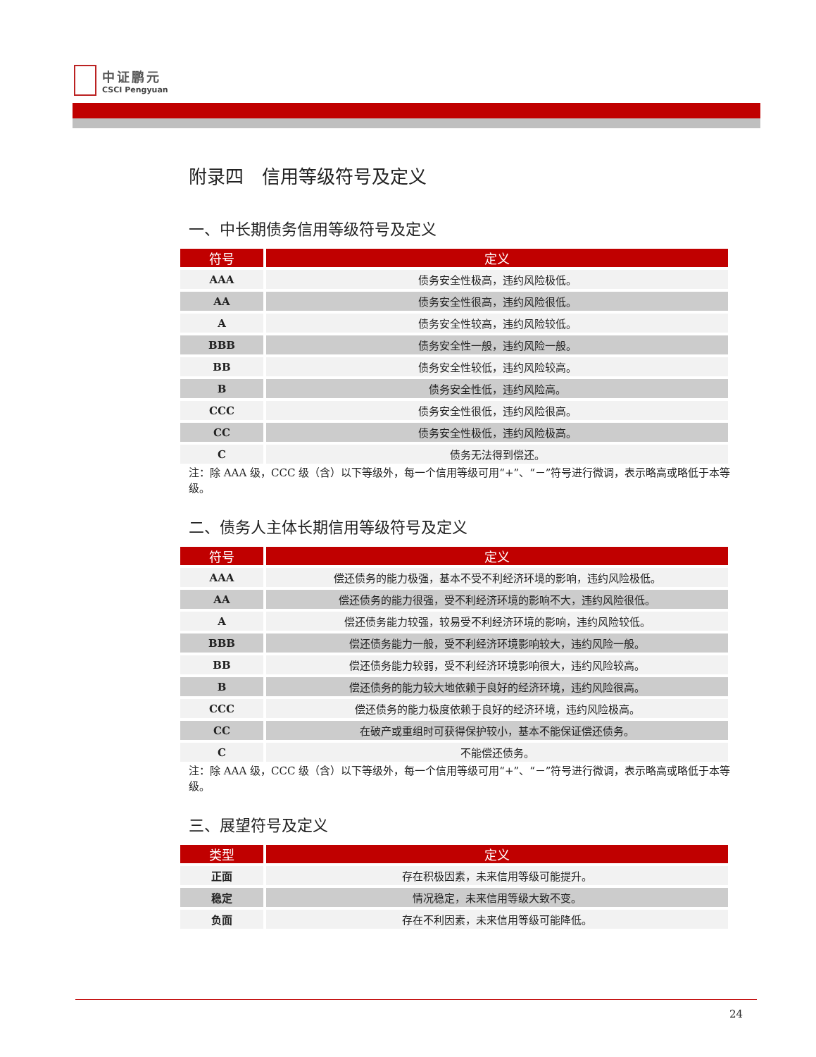中证鹏元
CSCI Pengyuan
附录四　信用等级符号及定义
一、中长期债务信用等级符号及定义
| 符号 | 定义 |
| --- | --- |
| AAA | 债务安全性极高，违约风险极低。 |
| AA | 债务安全性很高，违约风险很低。 |
| A | 债务安全性较高，违约风险较低。 |
| BBB | 债务安全性一般，违约风险一般。 |
| BB | 债务安全性较低，违约风险较高。 |
| B | 债务安全性低，违约风险高。 |
| CCC | 债务安全性很低，违约风险很高。 |
| CC | 债务安全性极低，违约风险极高。 |
| C | 债务无法得到偿还。 |
注：除 AAA 级，CCC 级（含）以下等级外，每一个信用等级可用“+”、“－”符号进行微调，表示略高或略低于本等级。
二、债务人主体长期信用等级符号及定义
| 符号 | 定义 |
| --- | --- |
| AAA | 偿还债务的能力极强，基本不受不利经济环境的影响，违约风险极低。 |
| AA | 偿还债务的能力很强，受不利经济环境的影响不大，违约风险很低。 |
| A | 偿还债务能力较强，较易受不利经济环境的影响，违约风险较低。 |
| BBB | 偿还债务能力一般，受不利经济环境影响较大，违约风险一般。 |
| BB | 偿还债务能力较弱，受不利经济环境影响很大，违约风险较高。 |
| B | 偿还债务的能力较大地依赖于良好的经济环境，违约风险很高。 |
| CCC | 偿还债务的能力极度依赖于良好的经济环境，违约风险极高。 |
| CC | 在破产或重组时可获得保护较小，基本不能保证偿还债务。 |
| C | 不能偿还债务。 |
注：除 AAA 级，CCC 级（含）以下等级外，每一个信用等级可用“+”、“－”符号进行微调，表示略高或略低于本等级。
三、展望符号及定义
| 类型 | 定义 |
| --- | --- |
| 正面 | 存在积极因素，未来信用等级可能提升。 |
| 稳定 | 情况稳定，未来信用等级大致不变。 |
| 负面 | 存在不利因素，未来信用等级可能降低。 |
24